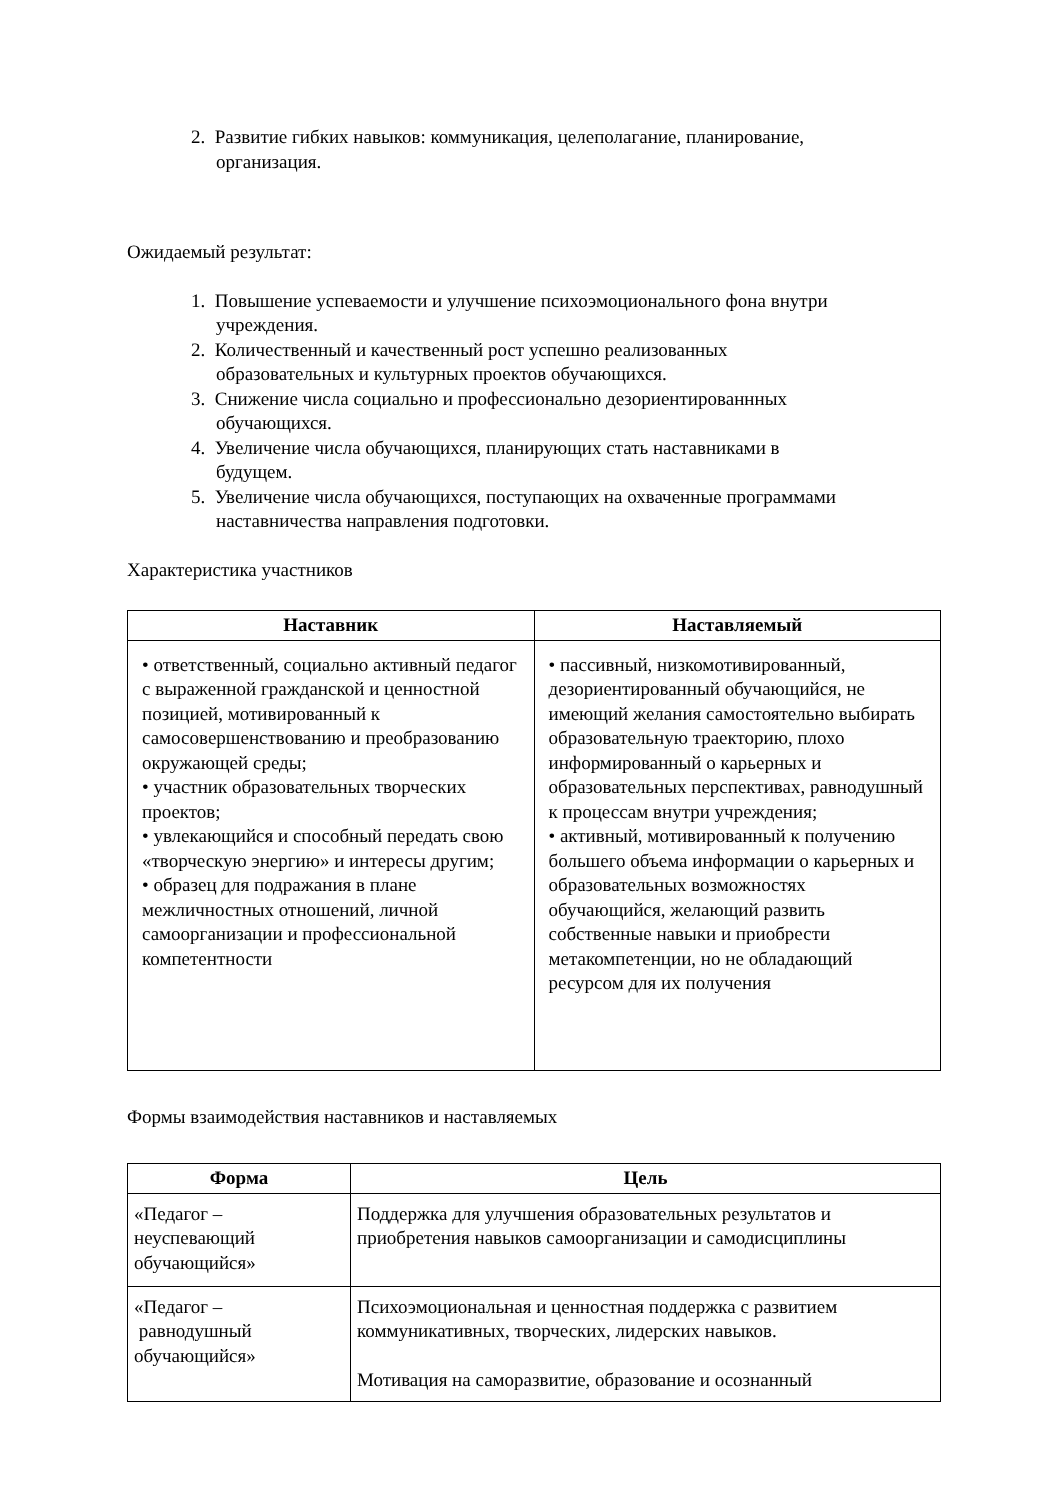2. Развитие гибких навыков: коммуникация, целеполагание, планирование,
организация.
Ожидаемый результат:
1. Повышение успеваемости и улучшение психоэмоционального фона внутри
учреждения.
2. Количественный и качественный рост успешно реализованных
образовательных и культурных проектов обучающихся.
3. Снижение числа социально и профессионально дезориентированнных
обучающихся.
4. Увеличение числа обучающихся, планирующих стать наставниками в
будущем.
5. Увеличение числа обучающихся, поступающих на охваченные программами
наставничества направления подготовки.
Характеристика участников
| Наставник | Наставляемый |
| --- | --- |
| • ответственный, социально активный педагог с выраженной гражданской и ценностной позицией, мотивированный к самосовершенствованию и преобразованию окружающей среды; • участник образовательных творческих проектов; • увлекающийся и способный передать свою «творческую энергию» и интересы другим; • образец для подражания в плане межличностных отношений, личной самоорганизации и профессиональной компетентности | • пассивный, низкомотивированный, дезориентированный обучающийся, не имеющий желания самостоятельно выбирать образовательную траекторию, плохо информированный о карьерных и образовательных перспективах, равнодушный к процессам внутри учреждения; • активный, мотивированный к получению большего объема информации о карьерных и образовательных возможностях обучающийся, желающий развить собственные навыки и приобрести метакомпетенции, но не обладающий ресурсом для их получения |
Формы взаимодействия наставников и наставляемых
| Форма | Цель |
| --- | --- |
| «Педагог – неуспевающий обучающийся» | Поддержка для улучшения образовательных результатов и приобретения навыков самоорганизации и самодисциплины |
| «Педагог – равнодушный обучающийся» | Психоэмоциональная и ценностная поддержка с развитием коммуникативных, творческих, лидерских навыков. Мотивация на саморазвитие, образование и осознанный |